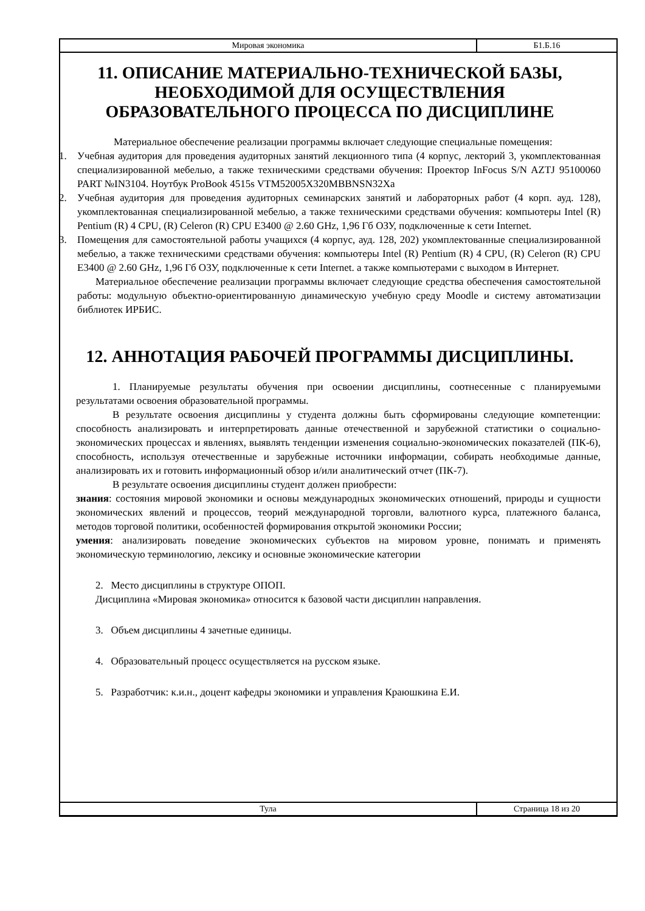| Мировая экономика | Б1.Б.16 |
11. ОПИСАНИЕ МАТЕРИАЛЬНО-ТЕХНИЧЕСКОЙ БАЗЫ, НЕОБХОДИМОЙ ДЛЯ ОСУЩЕСТВЛЕНИЯ ОБРАЗОВАТЕЛЬНОГО ПРОЦЕССА ПО ДИСЦИПЛИНЕ
Материальное обеспечение реализации программы включает следующие специальные помещения:
1. Учебная аудитория для проведения аудиторных занятий лекционного типа (4 корпус, лекторий 3, укомплектованная специализированной мебелью, а также техническими средствами обучения: Проектор InFocus S/N AZTJ 95100060 PART №IN3104. Ноутбук ProBook 4515s VTM52005X320MBBNSN32Xa
2. Учебная аудитория для проведения аудиторных семинарских занятий и лабораторных работ (4 корп. ауд. 128), укомплектованная специализированной мебелью, а также техническими средствами обучения: компьютеры Intel (R) Pentium (R) 4 CPU, (R) Celeron (R) CPU E3400 @ 2.60 GHz, 1,96 Гб ОЗУ, подключенные к сети Internet.
3. Помещения для самостоятельной работы учащихся (4 корпус, ауд. 128, 202) укомплектованные специализированной мебелью, а также техническими средствами обучения: компьютеры Intel (R) Pentium (R) 4 CPU, (R) Celeron (R) CPU E3400 @ 2.60 GHz, 1,96 Гб ОЗУ, подключенные к сети Internet. а также компьютерами с выходом в Интернет.
Материальное обеспечение реализации программы включает следующие средства обеспечения самостоятельной работы: модульную объектно-ориентированную динамическую учебную среду Moodle и систему автоматизации библиотек ИРБИС.
12. АННОТАЦИЯ РАБОЧЕЙ ПРОГРАММЫ ДИСЦИПЛИНЫ.
1. Планируемые результаты обучения при освоении дисциплины, соотнесенные с планируемыми результатами освоения образовательной программы.
В результате освоения дисциплины у студента должны быть сформированы следующие компетенции: способность анализировать и интерпретировать данные отечественной и зарубежной статистики о социально-экономических процессах и явлениях, выявлять тенденции изменения социально-экономических показателей (ПК-6), способность, используя отечественные и зарубежные источники информации, собирать необходимые данные, анализировать их и готовить информационный обзор и/или аналитический отчет (ПК-7).
В результате освоения дисциплины студент должен приобрести:
знания: состояния мировой экономики и основы международных экономических отношений, природы и сущности экономических явлений и процессов, теорий международной торговли, валютного курса, платежного баланса, методов торговой политики, особенностей формирования открытой экономики России;
умения: анализировать поведение экономических субъектов на мировом уровне, понимать и применять экономическую терминологию, лексику и основные экономические категории
2. Место дисциплины в структуре ОПОП.
Дисциплина «Мировая экономика» относится к базовой части дисциплин направления.
3. Объем дисциплины 4 зачетные единицы.
4. Образовательный процесс осуществляется на русском языке.
5. Разработчик: к.и.н., доцент кафедры экономики и управления Краюшкина Е.И.
| Тула | Страница 18 из 20 |